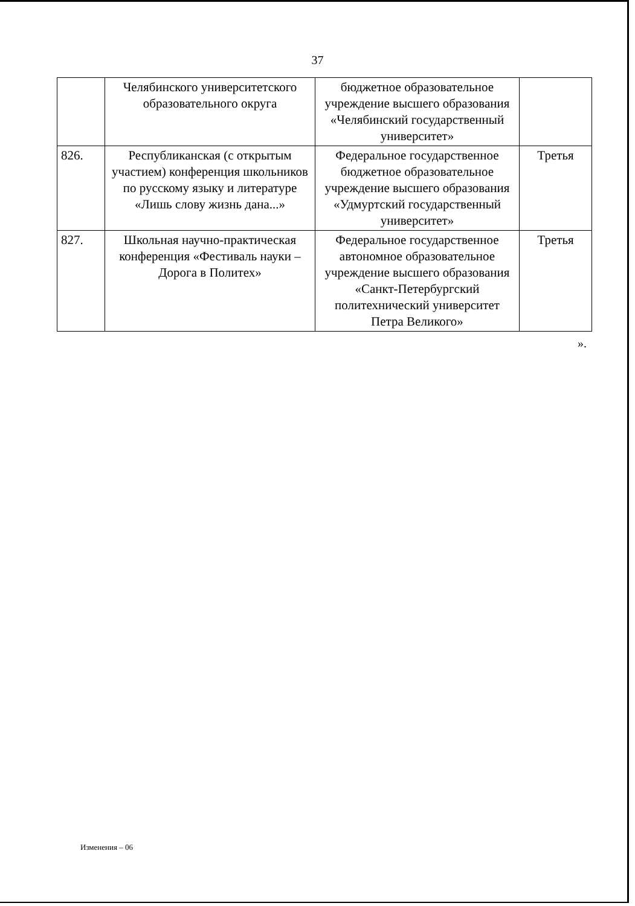37
| | Челябинского университетского образовательного округа | бюджетное образовательное учреждение высшего образования «Челябинский государственный университет» | |
| 826. | Республиканская (с открытым участием) конференция школьников по русскому языку и литературе «Лишь слову жизнь дана...» | Федеральное государственное бюджетное образовательное учреждение высшего образования «Удмуртский государственный университет» | Третья |
| 827. | Школьная научно-практическая конференция «Фестиваль науки – Дорога в Политех» | Федеральное государственное автономное образовательное учреждение высшего образования «Санкт-Петербургский политехнический университет Петра Великого» | Третья |
».
Изменения – 06